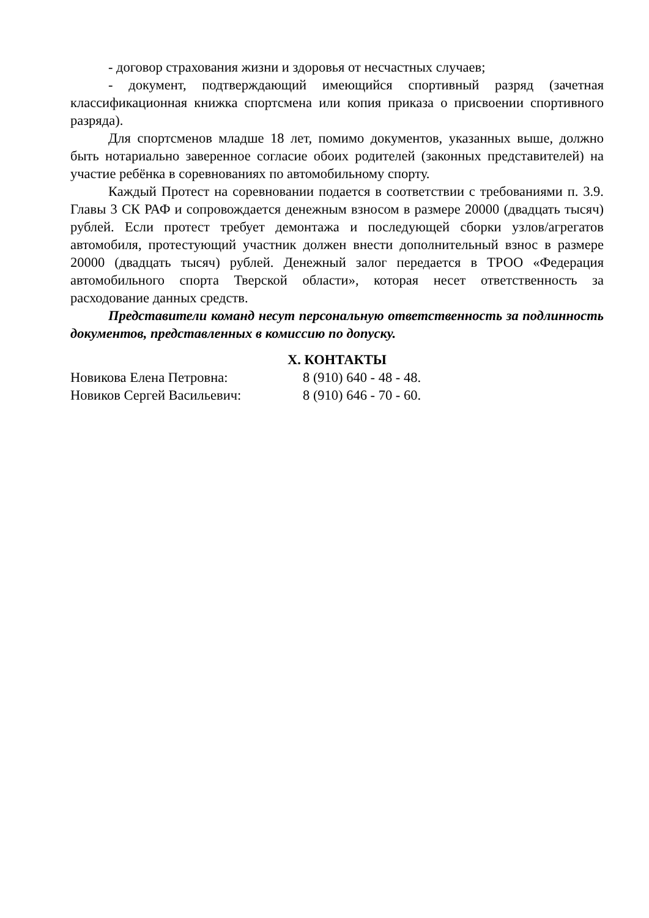- договор страхования жизни и здоровья от несчастных случаев;
- документ, подтверждающий имеющийся спортивный разряд (зачетная классификационная книжка спортсмена или копия приказа о присвоении спортивного разряда).
Для спортсменов младше 18 лет, помимо документов, указанных выше, должно быть нотариально заверенное согласие обоих родителей (законных представителей) на участие ребёнка в соревнованиях по автомобильному спорту.
Каждый Протест на соревновании подается в соответствии с требованиями п. 3.9. Главы 3 СК РАФ и сопровождается денежным взносом в размере 20000 (двадцать тысяч) рублей. Если протест требует демонтажа и последующей сборки узлов/агрегатов автомобиля, протестующий участник должен внести дополнительный взнос в размере 20000 (двадцать тысяч) рублей. Денежный залог передается в ТРОО «Федерация автомобильного спорта Тверской области», которая несет ответственность за расходование данных средств.
Представители команд несут персональную ответственность за подлинность документов, представленных в комиссию по допуску.
X. КОНТАКТЫ
Новикова Елена Петровна: 8 (910) 640 - 48 - 48.
Новиков Сергей Васильевич: 8 (910) 646 - 70 - 60.